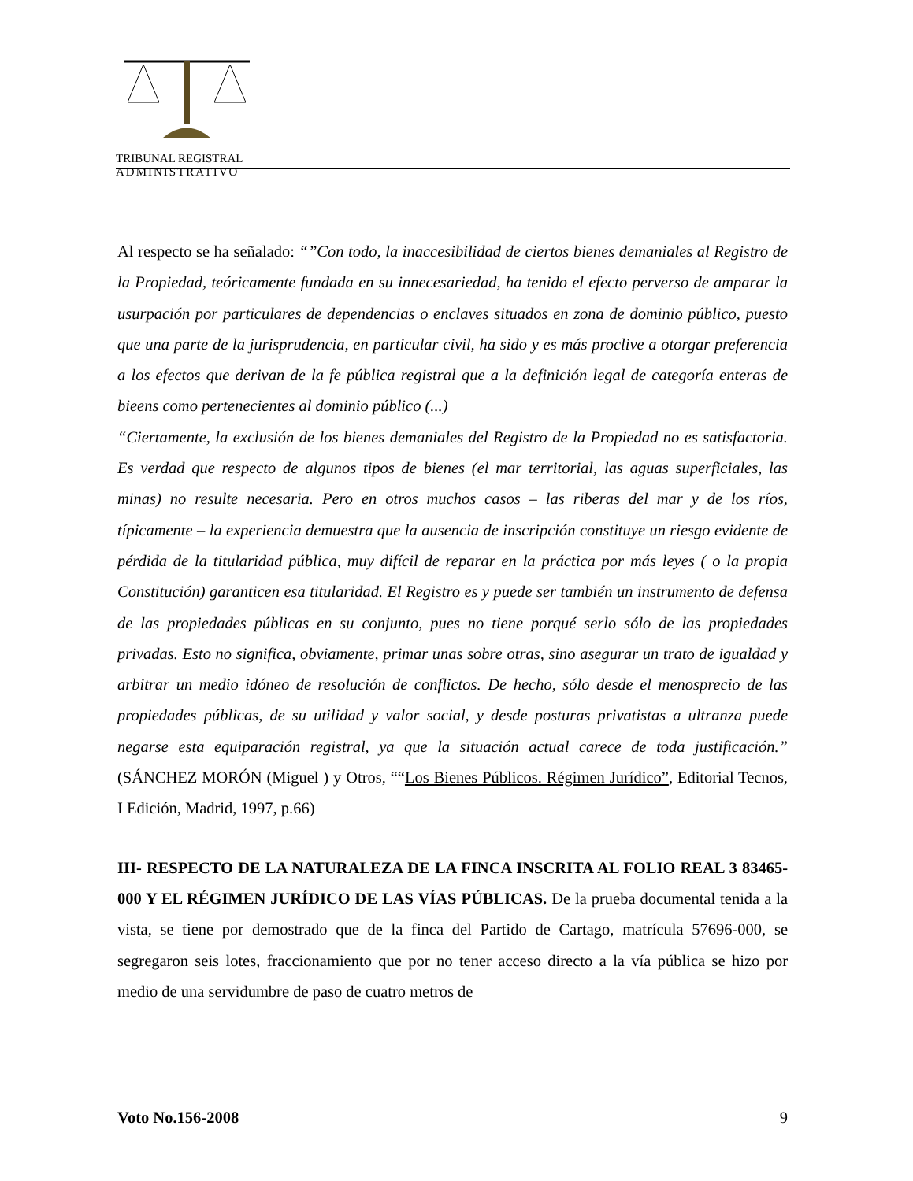TRIBUNAL REGISTRAL
ADMINISTRATIVO
Al respecto se ha señalado: “”Con todo, la inaccesibilidad de ciertos bienes demaniales al Registro de la Propiedad, teóricamente fundada en su innecesariedad, ha tenido el efecto perverso de amparar la usurpación por particulares de dependencias o enclaves situados en zona de dominio público, puesto que una parte de la jurisprudencia, en particular civil, ha sido y es más proclive a otorgar preferencia a los efectos que derivan de la fe pública registral que a la definición legal de categoría enteras de bieens como pertenecientes al dominio público (...)
“Ciertamente, la exclusión de los bienes demaniales del Registro de la Propiedad no es satisfactoria. Es verdad que respecto de algunos tipos de bienes (el mar territorial, las aguas superficiales, las minas) no resulte necesaria. Pero en otros muchos casos – las riberas del mar y de los ríos, típicamente – la experiencia demuestra que la ausencia de inscripción constituye un riesgo evidente de pérdida de la titularidad pública, muy difícil de reparar en la práctica por más leyes ( o la propia Constitución) garanticen esa titularidad. El Registro es y puede ser también un instrumento de defensa de las propiedades públicas en su conjunto, pues no tiene porqué serlo sólo de las propiedades privadas. Esto no significa, obviamente, primar unas sobre otras, sino asegurar un trato de igualdad y arbitrar un medio idóneo de resolución de conflictos. De hecho, sólo desde el menosprecio de las propiedades públicas, de su utilidad y valor social, y desde posturas privatistas a ultranza puede negarse esta equiparación registral, ya que la situación actual carece de toda justificación.” (SÁNCHEZ MORÓN (Miguel ) y Otros, ““Los Bienes Públicos. Régimen Jurídico”, Editorial Tecnos, I Edición, Madrid, 1997, p.66)
III- RESPECTO DE LA NATURALEZA DE LA FINCA INSCRITA AL FOLIO REAL 3 83465-000 Y EL RÉGIMEN JURÍDICO DE LAS VÍAS PÚBLICAS. De la prueba documental tenida a la vista, se tiene por demostrado que de la finca del Partido de Cartago, matrícula 57696-000, se segregaron seis lotes, fraccionamiento que por no tener acceso directo a la vía pública se hizo por medio de una servidumbre de paso de cuatro metros de
Voto No.156-2008 9